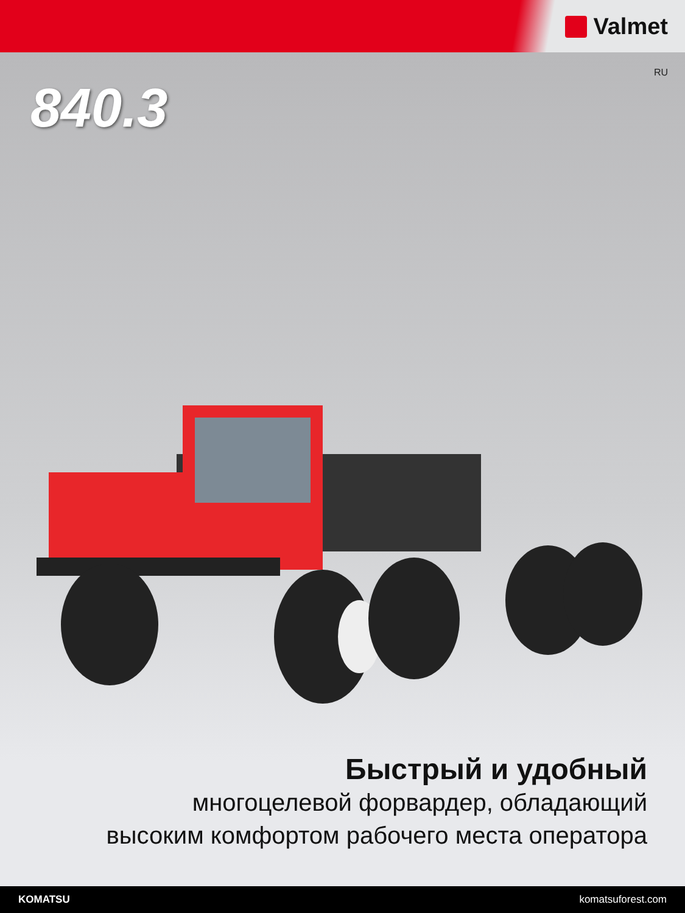Valmet
RU
840.3
Быстрый и удобный
многоцелевой форвардер, обладающий
высоким комфортом рабочего места оператора
KOMATSU komatsuforest.com